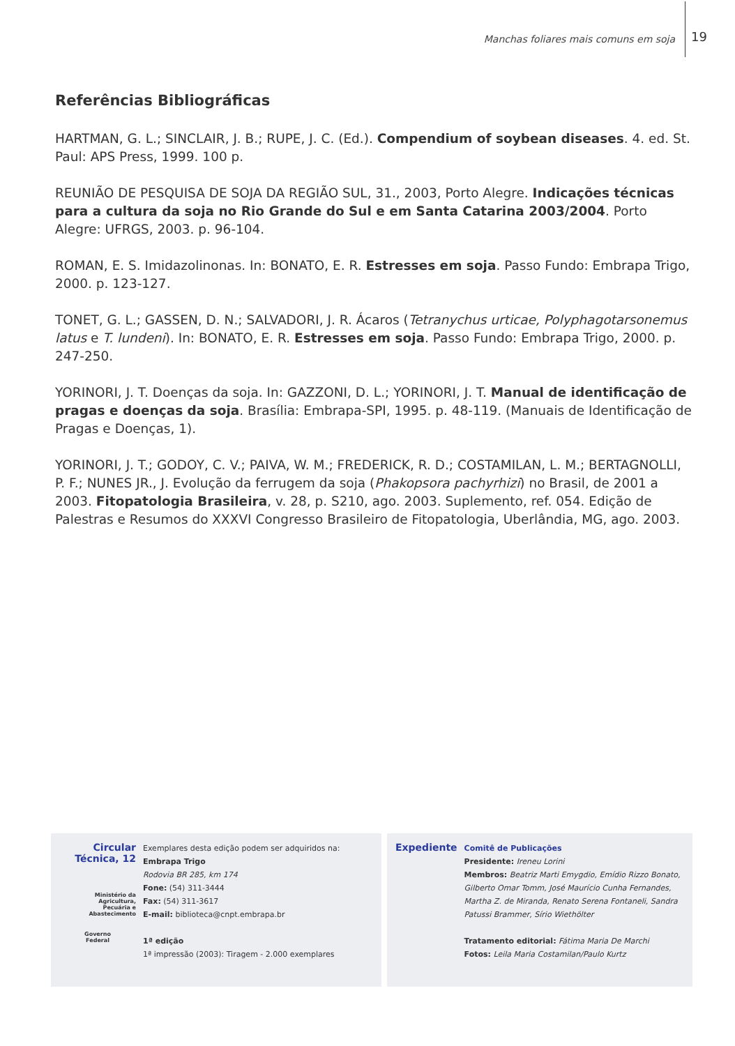Manchas foliares mais comuns em soja 19
Referências Bibliográficas
HARTMAN, G. L.; SINCLAIR, J. B.; RUPE, J. C. (Ed.). Compendium of soybean diseases. 4. ed. St. Paul: APS Press, 1999. 100 p.
REUNIÃO DE PESQUISA DE SOJA DA REGIÃO SUL, 31., 2003, Porto Alegre. Indicações técnicas para a cultura da soja no Rio Grande do Sul e em Santa Catarina 2003/2004. Porto Alegre: UFRGS, 2003. p. 96-104.
ROMAN, E. S. Imidazolinonas. In: BONATO, E. R. Estresses em soja. Passo Fundo: Embrapa Trigo, 2000. p. 123-127.
TONET, G. L.; GASSEN, D. N.; SALVADORI, J. R. Ácaros (Tetranychus urticae, Polyphagotarsonemus latus e T. lundeni). In: BONATO, E. R. Estresses em soja. Passo Fundo: Embrapa Trigo, 2000. p. 247-250.
YORINORI, J. T. Doenças da soja. In: GAZZONI, D. L.; YORINORI, J. T. Manual de identificação de pragas e doenças da soja. Brasília: Embrapa-SPI, 1995. p. 48-119. (Manuais de Identificação de Pragas e Doenças, 1).
YORINORI, J. T.; GODOY, C. V.; PAIVA, W. M.; FREDERICK, R. D.; COSTAMILAN, L. M.; BERTAGNOLLI, P. F.; NUNES JR., J. Evolução da ferrugem da soja (Phakopsora pachyrhizi) no Brasil, de 2001 a 2003. Fitopatologia Brasileira, v. 28, p. S210, ago. 2003. Suplemento, ref. 054. Edição de Palestras e Resumos do XXXVI Congresso Brasileiro de Fitopatologia, Uberlândia, MG, ago. 2003.
Circular
Técnica, 12
Ministério da Agricultura,
Pecuária e Abastecimento
Governo
Federal
Exemplares desta edição podem ser adquiridos na:
Embrapa Trigo
Rodovia BR 285, km 174
Fone: (54) 311-3444
Fax: (54) 311-3617
E-mail: biblioteca@cnpt.embrapa.br
1ª edição
1ª impressão (2003): Tiragem - 2.000 exemplares
Expediente
Comitê de Publicações
Presidente: Ireneu Lorini
Membros: Beatriz Marti Emygdio, Emídio Rizzo Bonato, Gilberto Omar Tomm, José Maurício Cunha Fernandes, Martha Z. de Miranda, Renato Serena Fontaneli, Sandra Patussi Brammer, Sírio Wiethölter
Tratamento editorial: Fátima Maria De Marchi
Fotos: Leila Maria Costamilan/Paulo Kurtz